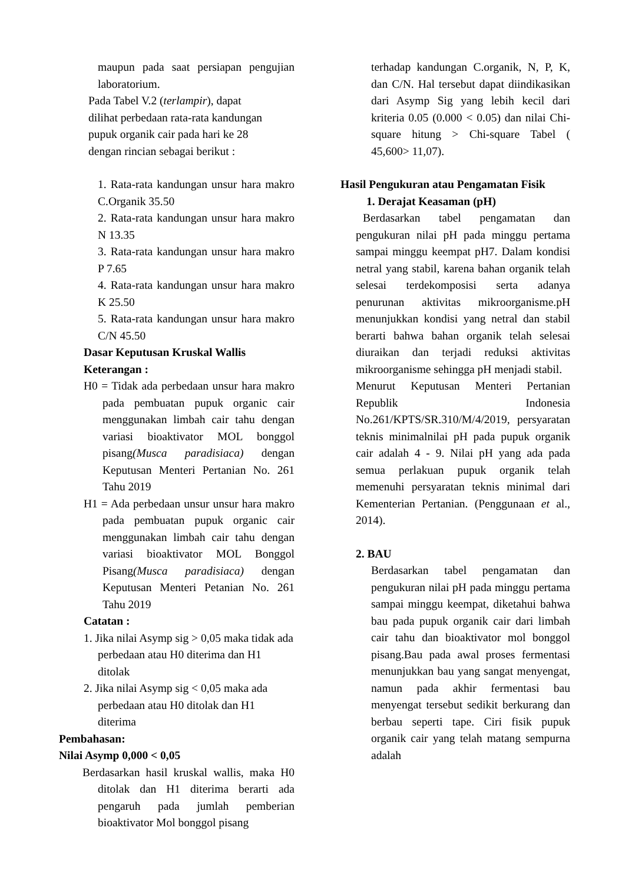maupun pada saat persiapan pengujian laboratorium.
Pada Tabel V.2 (terlampir), dapat
dilihat perbedaan rata-rata kandungan
pupuk organik cair pada hari ke 28
dengan rincian sebagai berikut :
1. Rata-rata kandungan unsur hara makro C.Organik 35.50
2. Rata-rata kandungan unsur hara makro N 13.35
3. Rata-rata kandungan unsur hara makro P 7.65
4. Rata-rata kandungan unsur hara makro K 25.50
5. Rata-rata kandungan unsur hara makro C/N 45.50
Dasar Keputusan Kruskal Wallis
Keterangan :
H0 = Tidak ada perbedaan unsur hara makro pada pembuatan pupuk organic cair menggunakan limbah cair tahu dengan variasi bioaktivator MOL bonggol pisang(Musca paradisiaca) dengan Keputusan Menteri Pertanian No. 261 Tahu 2019
H1 = Ada perbedaan unsur unsur hara makro pada pembuatan pupuk organic cair menggunakan limbah cair tahu dengan variasi bioaktivator MOL Bonggol Pisang(Musca paradisiaca) dengan Keputusan Menteri Petanian No. 261 Tahu 2019
Catatan :
1. Jika nilai Asymp sig > 0,05 maka tidak ada perbedaan atau H0 diterima dan H1 ditolak
2. Jika nilai Asymp sig < 0,05 maka ada perbedaan atau H0 ditolak dan H1 diterima
Pembahasan:
Nilai Asymp 0,000 < 0,05
Berdasarkan hasil kruskal wallis, maka H0 ditolak dan H1 diterima berarti ada pengaruh pada jumlah pemberian bioaktivator Mol bonggol pisang
terhadap kandungan C.organik, N, P, K, dan C/N. Hal tersebut dapat diindikasikan dari Asymp Sig yang lebih kecil dari kriteria 0.05 (0.000 < 0.05) dan nilai Chi-square hitung > Chi-square Tabel ( 45,600> 11,07).
Hasil Pengukuran atau Pengamatan Fisik
1. Derajat Keasaman (pH)
Berdasarkan tabel pengamatan dan pengukuran nilai pH pada minggu pertama sampai minggu keempat pH7. Dalam kondisi netral yang stabil, karena bahan organik telah selesai terdekomposisi serta adanya penurunan aktivitas mikroorganisme.pH menunjukkan kondisi yang netral dan stabil berarti bahwa bahan organik telah selesai diuraikan dan terjadi reduksi aktivitas mikroorganisme sehingga pH menjadi stabil.
Menurut Keputusan Menteri Pertanian Republik Indonesia No.261/KPTS/SR.310/M/4/2019, persyaratan teknis minimalnilai pH pada pupuk organik cair adalah 4 - 9. Nilai pH yang ada pada semua perlakuan pupuk organik telah memenuhi persyaratan teknis minimal dari Kementerian Pertanian. (Penggunaan et al., 2014).
2. BAU
Berdasarkan tabel pengamatan dan pengukuran nilai pH pada minggu pertama sampai minggu keempat, diketahui bahwa bau pada pupuk organik cair dari limbah cair tahu dan bioaktivator mol bonggol pisang.Bau pada awal proses fermentasi menunjukkan bau yang sangat menyengat, namun pada akhir fermentasi bau menyengat tersebut sedikit berkurang dan berbau seperti tape. Ciri fisik pupuk organik cair yang telah matang sempurna adalah